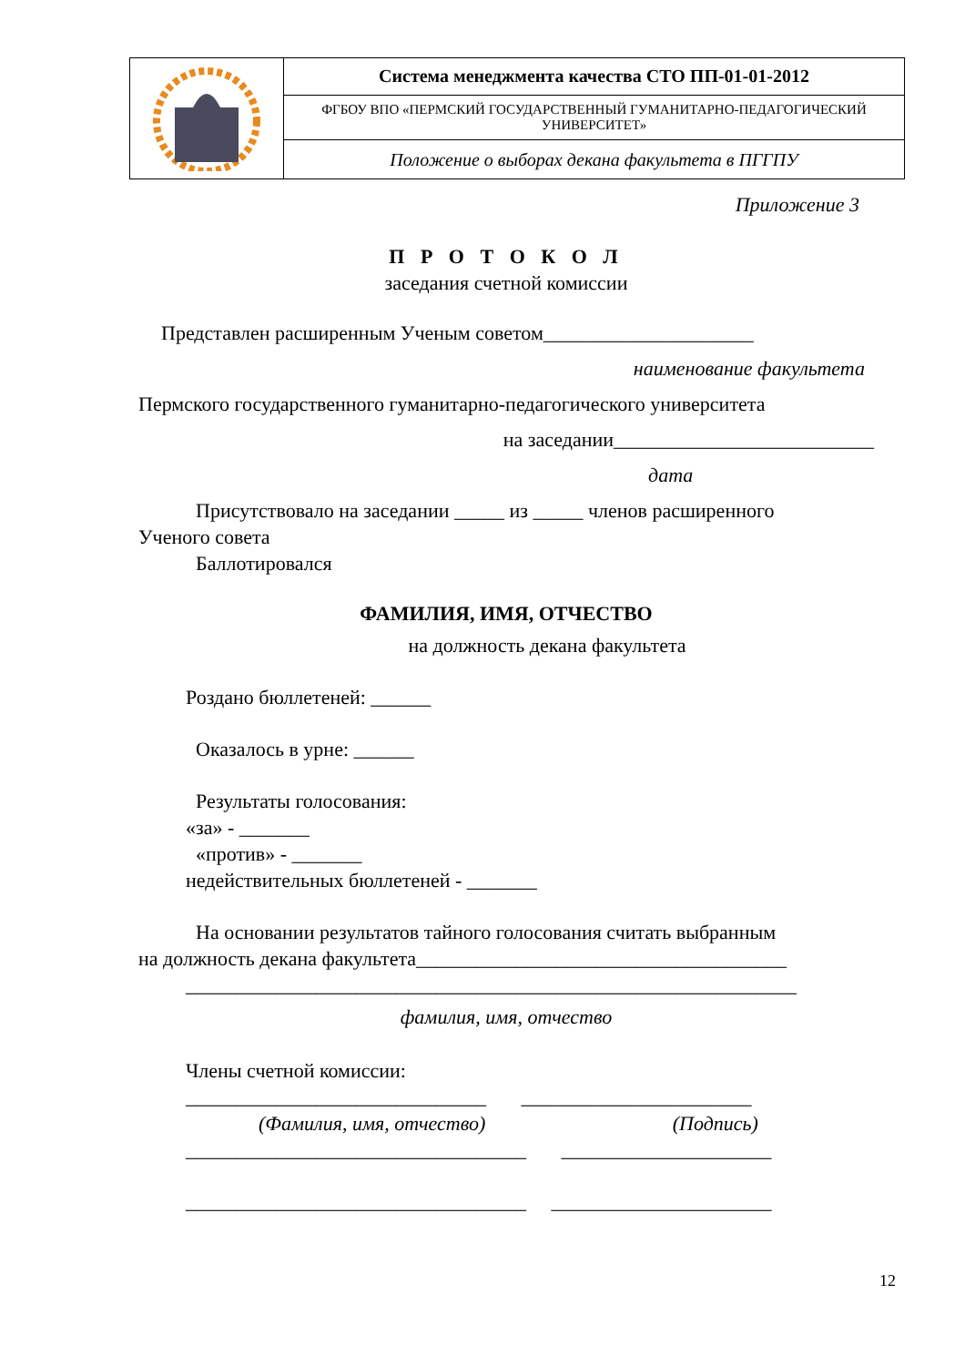| | Система менеджмента качества СТО ПП-01-01-2012 |
| | ФГБОУ ВПО «ПЕРМСКИЙ ГОСУДАРСТВЕННЫЙ ГУМАНИТАРНО-ПЕДАГОГИЧЕСКИЙ УНИВЕРСИТЕТ» |
| | Положение о выборах декана факультета в ПГГПУ |
Приложение 3
П Р О Т О К О Л
заседания счетной комиссии
Представлен расширенным Ученым советом_____________________
наименование факультета
Пермского государственного гуманитарно-педагогического университета
на заседании__________________________
дата
Присутствовало на заседании _____ из _____ членов расширенного
Ученого совета
Баллотировался
ФАМИЛИЯ, ИМЯ, ОТЧЕСТВО
на должность декана факультета
Роздано бюллетеней: ______
Оказалось в урне: ______
Результаты голосования:
«за» - _______
«против» - _______
недействительных бюллетеней - _______
На основании результатов тайного голосования считать выбранным
на должность декана факультета_____________________________________
_____________________________________________________________
фамилия, имя, отчество
Члены счетной комиссии:
______________________________ _______________________
(Фамилия, имя, отчество) (Подпись)
__________________________________ _____________________
__________________________________ ______________________
12